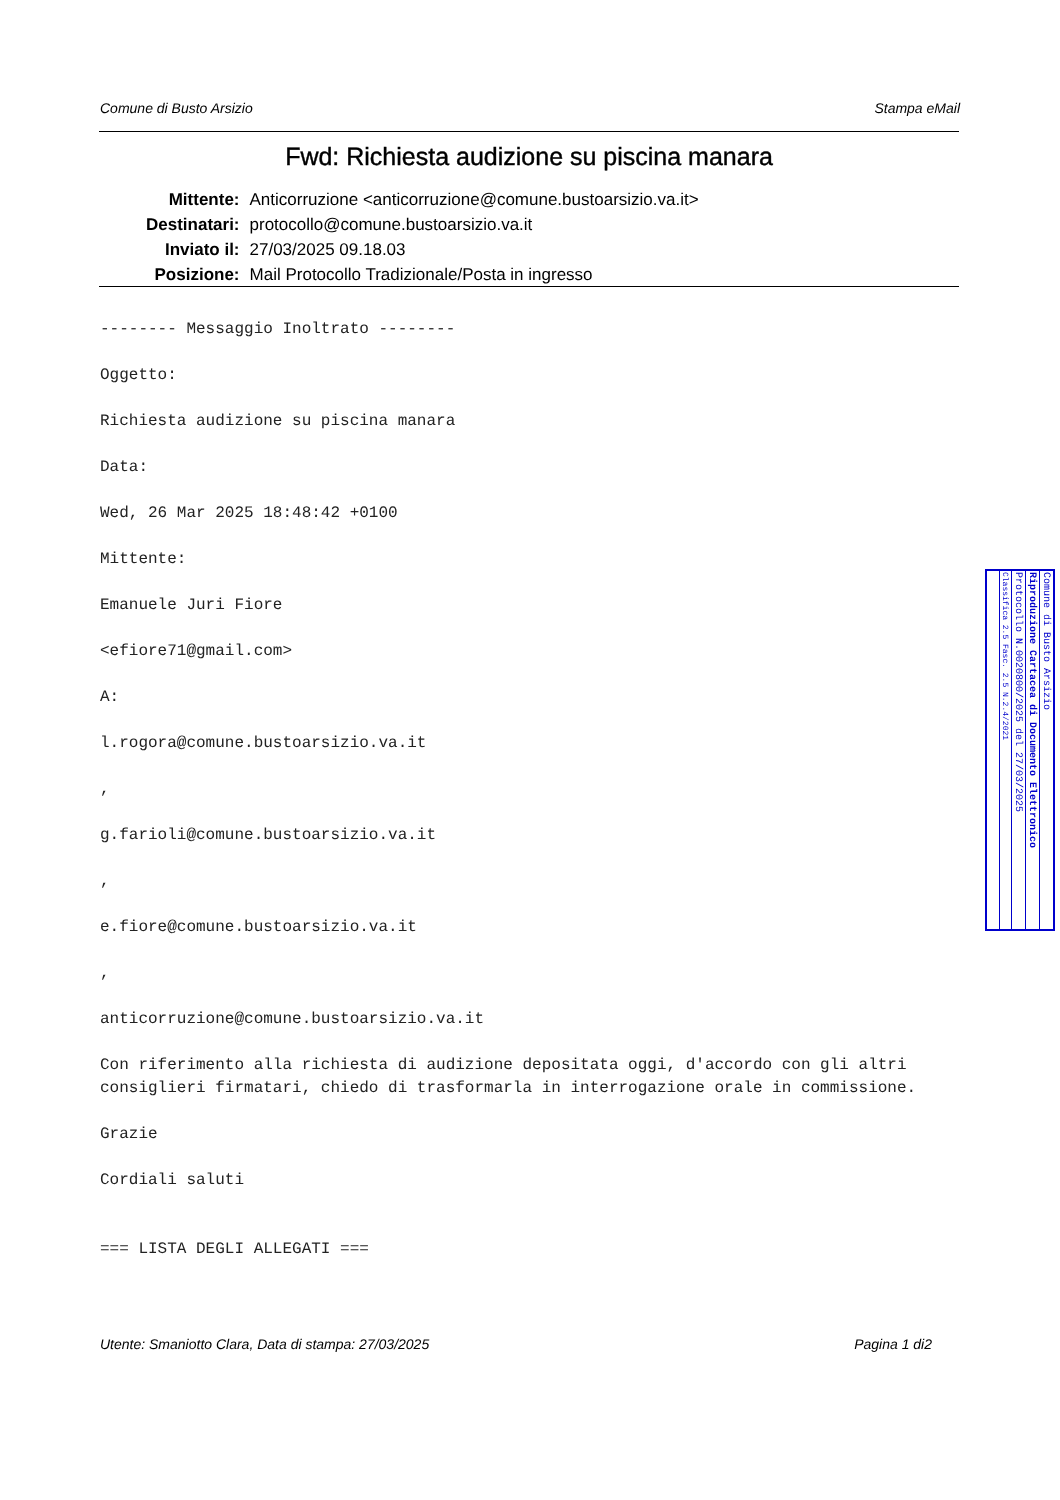Comune di Busto Arsizio Stampa eMail
Fwd: Richiesta audizione su piscina manara
| Mittente: | Anticorruzione <anticorruzione@comune.bustoarsizio.va.it> |
| Destinatari: | protocollo@comune.bustoarsizio.va.it |
| Inviato il: | 27/03/2025 09.18.03 |
| Posizione: | Mail Protocollo Tradizionale/Posta in ingresso |
-------- Messaggio Inoltrato --------

Oggetto:

Richiesta audizione su piscina manara

Data:

Wed, 26 Mar 2025 18:48:42 +0100

Mittente:

Emanuele Juri Fiore

<efiore71@gmail.com>

A:

l.rogora@comune.bustoarsizio.va.it

,

g.farioli@comune.bustoarsizio.va.it

,

e.fiore@comune.bustoarsizio.va.it

,

anticorruzione@comune.bustoarsizio.va.it

Con riferimento alla richiesta di audizione depositata oggi, d'accordo con gli altri consiglieri firmatari, chiedo di trasformarla in interrogazione orale in commissione.

Grazie

Cordiali saluti


=== LISTA DEGLI ALLEGATI ===
Utente: Smaniotto Clara, Data di stampa: 27/03/2025 Pagina 1 di2
Comune di Busto Arsizio
Riproduzione Cartacea di Documento Elettronico
Protocollo N.0020800/2025 del 27/03/2025
Classifica 2.5 Fasc. 2.5 N.2.4/2021